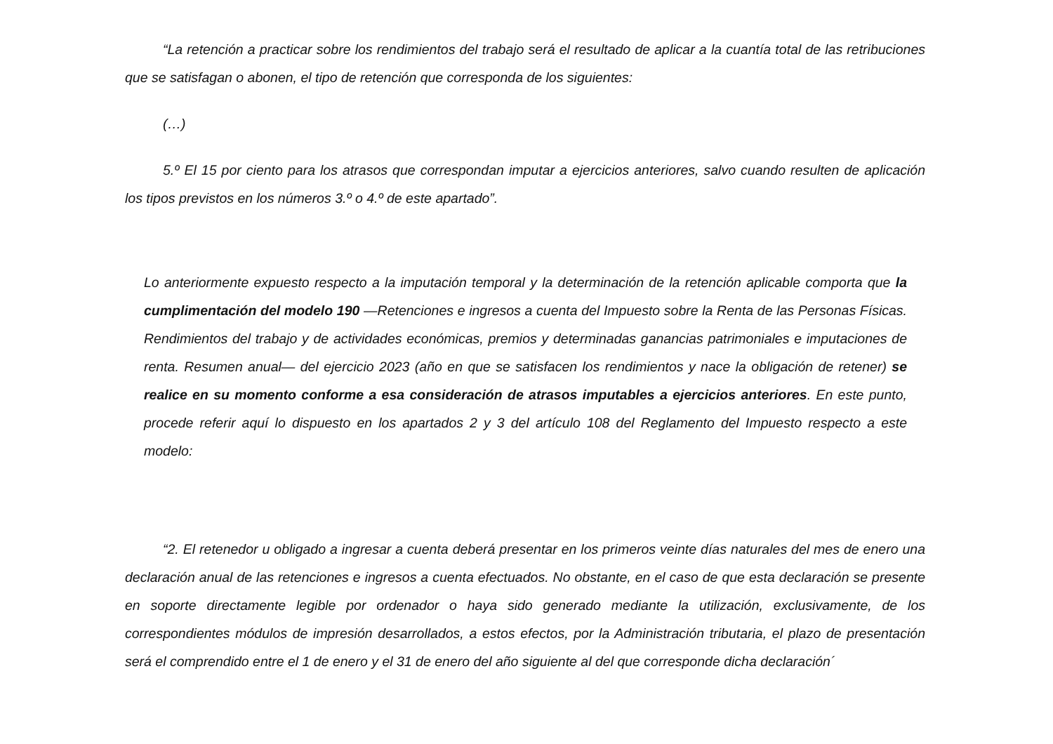“La retención a practicar sobre los rendimientos del trabajo será el resultado de aplicar a la cuantía total de las retribuciones que se satisfagan o abonen, el tipo de retención que corresponda de los siguientes:
(…)
5.º El 15 por ciento para los atrasos que correspondan imputar a ejercicios anteriores, salvo cuando resulten de aplicación los tipos previstos en los números 3.º o 4.º de este apartado”.
Lo anteriormente expuesto respecto a la imputación temporal y la determinación de la retención aplicable comporta que la cumplimentación del modelo 190 —Retenciones e ingresos a cuenta del Impuesto sobre la Renta de las Personas Físicas. Rendimientos del trabajo y de actividades económicas, premios y determinadas ganancias patrimoniales e imputaciones de renta. Resumen anual— del ejercicio 2023 (año en que se satisfacen los rendimientos y nace la obligación de retener) se realice en su momento conforme a esa consideración de atrasos imputables a ejercicios anteriores. En este punto, procede referir aquí lo dispuesto en los apartados 2 y 3 del artículo 108 del Reglamento del Impuesto respecto a este modelo:
“2. El retenedor u obligado a ingresar a cuenta deberá presentar en los primeros veinte días naturales del mes de enero una declaración anual de las retenciones e ingresos a cuenta efectuados. No obstante, en el caso de que esta declaración se presente en soporte directamente legible por ordenador o haya sido generado mediante la utilización, exclusivamente, de los correspondientes módulos de impresión desarrollados, a estos efectos, por la Administración tributaria, el plazo de presentación será el comprendido entre el 1 de enero y el 31 de enero del año siguiente al del que corresponde dicha declaración´